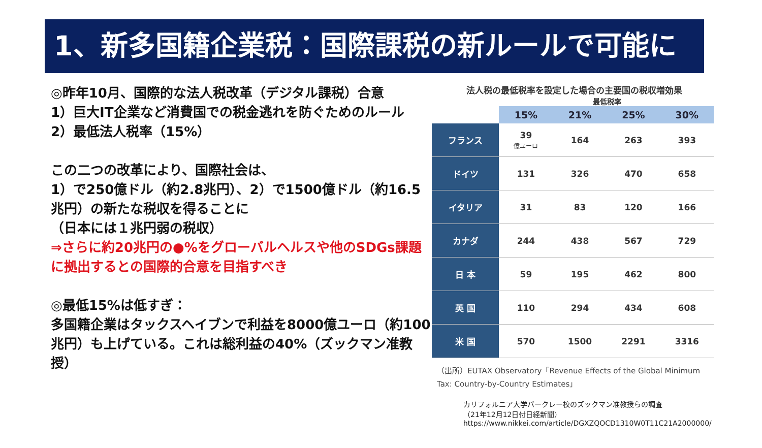1、新多国籍企業税：国際課税の新ルールで可能に
◎昨年10月、国際的な法人税改革（デジタル課税）合意
1）巨大IT企業など消費国での税金逃れを防ぐためのルール
2）最低法人税率（15%）
この二つの改革により、国際社会は、
1）で250億ドル（約2.8兆円）、2）で1500億ドル（約16.5兆円）の新たな税収を得ることに
（日本には１兆円弱の税収）
⇒さらに約20兆円の●%をグローバルヘルスや他のSDGs課題に拠出するとの国際的合意を目指すべき
◎最低15%は低すぎ：
多国籍企業はタックスヘイブンで利益を8000億ユーロ（約100兆円）も上げている。これは総利益の40%（ズックマン准教授）
法人税の最低税率を設定した場合の主要国の税収増効果
最低税率
| | 15% | 21% | 25% | 30% |
| --- | --- | --- | --- | --- |
| フランス | 39 億ユーロ | 164 | 263 | 393 |
| ドイツ | 131 | 326 | 470 | 658 |
| イタリア | 31 | 83 | 120 | 166 |
| カナダ | 244 | 438 | 567 | 729 |
| 日 本 | 59 | 195 | 462 | 800 |
| 英 国 | 110 | 294 | 434 | 608 |
| 米 国 | 570 | 1500 | 2291 | 3316 |
（出所）EUTAX Observatory「Revenue Effects of the Global Minimum Tax: Country-by-Country Estimates」
カリフォルニア大学バークレー校のズックマン准教授らの調査
（21年12月12日付日経新聞）
https://www.nikkei.com/article/DGXZQOCD1310W0T11C21A2000000/